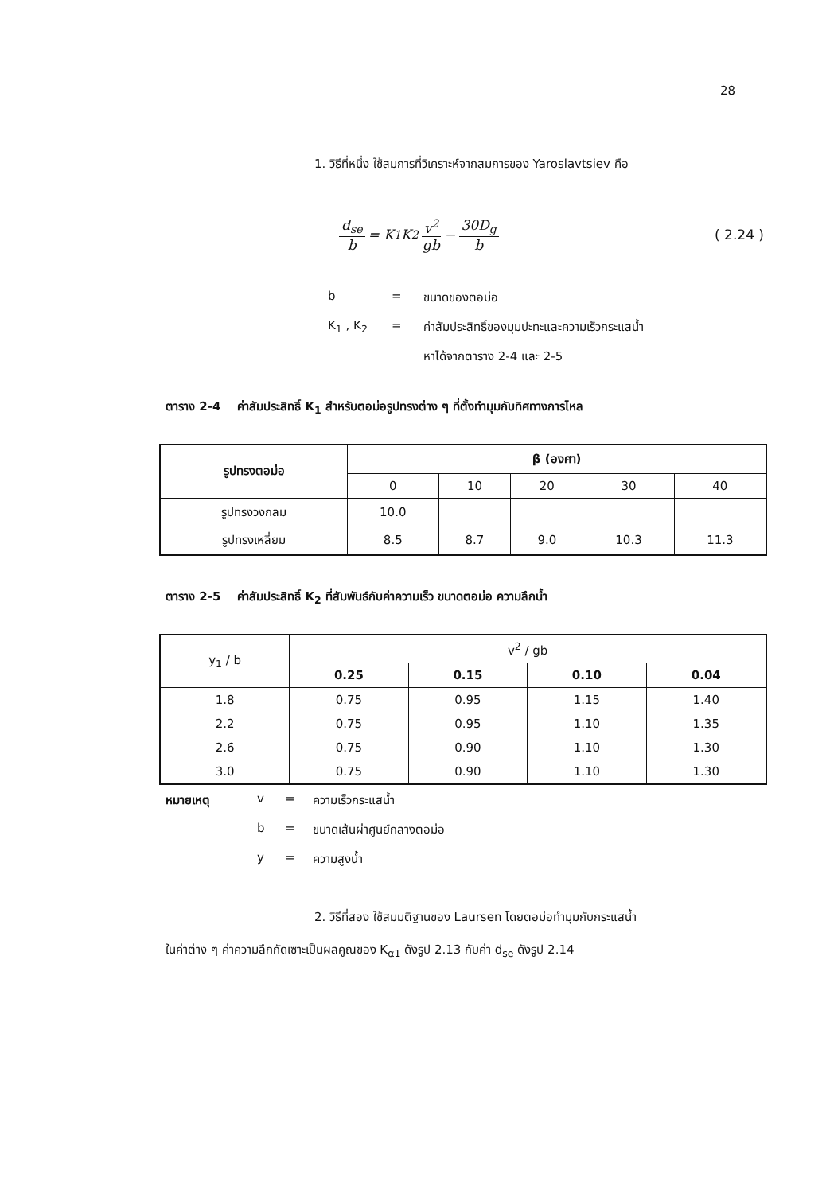28
1. วิธีที่หนึ่ง ใช้สมการที่วิเคราะห์จากสมการของ Yaroslavtsiev คือ
d<sub>se</sub> b = K<sub>1</sub>K<sub>2</sub> v<sup>2</sup> gb − 30D<sub>g</sub> b ( 2.24 )
b = ขนาดของตอม่อ K<sub>1</sub> , K<sub>2</sub> = ค่าสัมประสิทธิ์ของมุมปะทะและความเร็วกระแสน้ำ หาได้จากตาราง 2-4 และ 2-5
ตาราง 2-4 ค่าสัมประสิทธิ์ K<sub>1</sub> สำหรับตอม่อรูปทรงต่าง ๆ ที่ตั้งทำมุมกับทิศทางการไหล
| รูปทรงตอม่อ | β (องศา) | | | | |
| --- | --- | --- | --- | --- | --- |
| | 0 | 10 | 20 | 30 | 40 |
| รูปทรงวงกลม | 10.0 | | | | |
| รูปทรงเหลี่ยม | 8.5 | 8.7 | 9.0 | 10.3 | 11.3 |
ตาราง 2-5 ค่าสัมประสิทธิ์ K<sub>2</sub> ที่สัมพันธ์กับค่าความเร็ว ขนาดตอม่อ ความลึกน้ำ
| y<sub>1</sub> / b | v<sup>2</sup> / gb | | | |
| | 0.25 | 0.15 | 0.10 | 0.04 |
| 1.8 | 0.75 | 0.95 | 1.15 | 1.40 |
| 2.2 | 0.75 | 0.95 | 1.10 | 1.35 |
| 2.6 | 0.75 | 0.90 | 1.10 | 1.30 |
| 3.0 | 0.75 | 0.90 | 1.10 | 1.30 |
หมายเหตุ v = ความเร็วกระแสน้ำ b = ขนาดเส้นผ่าศูนย์กลางตอม่อ y = ความสูงน้ำ
2. วิธีที่สอง ใช้สมมติฐานของ Laursen โดยตอม่อทำมุมกับกระแสน้ำ
ในค่าต่าง ๆ ค่าความลึกกัดเซาะเป็นผลคูณของ K<sub>α1</sub> ดังรูป 2.13 กับค่า d<sub>se</sub> ดังรูป 2.14